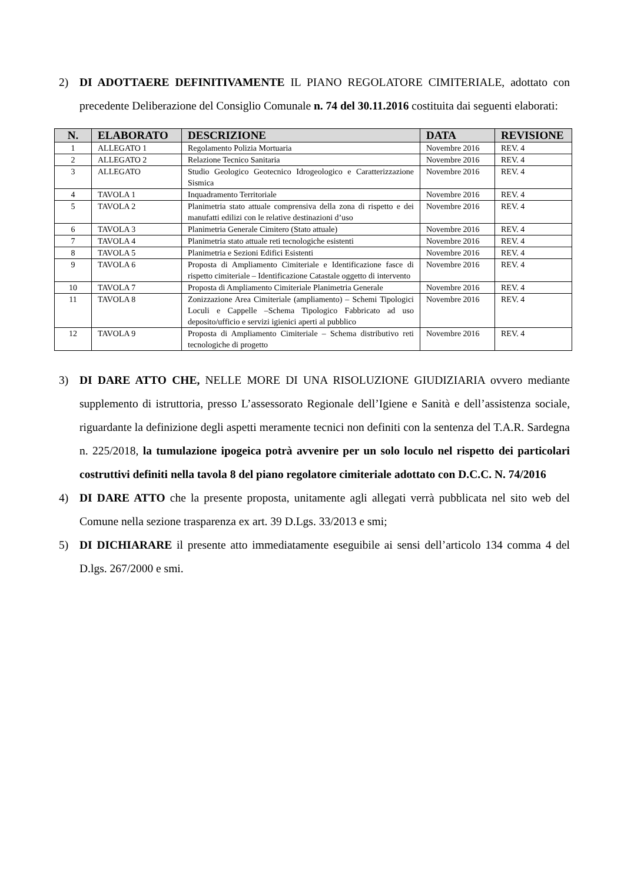2) DI ADOTTAERE DEFINITIVAMENTE IL PIANO REGOLATORE CIMITERIALE, adottato con precedente Deliberazione del Consiglio Comunale n. 74 del 30.11.2016 costituita dai seguenti elaborati:
| N. | ELABORATO | DESCRIZIONE | DATA | REVISIONE |
| --- | --- | --- | --- | --- |
| 1 | ALLEGATO 1 | Regolamento Polizia Mortuaria | Novembre 2016 | REV. 4 |
| 2 | ALLEGATO 2 | Relazione Tecnico Sanitaria | Novembre 2016 | REV. 4 |
| 3 | ALLEGATO | Studio Geologico Geotecnico Idrogeologico e Caratterizzazione Sismica | Novembre 2016 | REV. 4 |
| 4 | TAVOLA 1 | Inquadramento Territoriale | Novembre 2016 | REV. 4 |
| 5 | TAVOLA 2 | Planimetria stato attuale comprensiva della zona di rispetto e dei manufatti edilizi con le relative destinazioni d’uso | Novembre 2016 | REV. 4 |
| 6 | TAVOLA 3 | Planimetria Generale Cimitero (Stato attuale) | Novembre 2016 | REV. 4 |
| 7 | TAVOLA 4 | Planimetria stato attuale reti tecnologiche esistenti | Novembre 2016 | REV. 4 |
| 8 | TAVOLA 5 | Planimetria e Sezioni Edifici Esistenti | Novembre 2016 | REV. 4 |
| 9 | TAVOLA 6 | Proposta di Ampliamento Cimiteriale e Identificazione fasce di rispetto cimiteriale – Identificazione Catastale oggetto di intervento | Novembre 2016 | REV. 4 |
| 10 | TAVOLA 7 | Proposta di Ampliamento Cimiteriale Planimetria Generale | Novembre 2016 | REV. 4 |
| 11 | TAVOLA 8 | Zonizzazione Area Cimiteriale (ampliamento) – Schemi Tipologici Loculi e Cappelle –Schema Tipologico Fabbricato ad uso deposito/ufficio e servizi igienici aperti al pubblico | Novembre 2016 | REV. 4 |
| 12 | TAVOLA 9 | Proposta di Ampliamento Cimiteriale – Schema distributivo reti tecnologiche di progetto | Novembre 2016 | REV. 4 |
3) DI DARE ATTO CHE, NELLE MORE DI UNA RISOLUZIONE GIUDIZIARIA ovvero mediante supplemento di istruttoria, presso L’assessorato Regionale dell’Igiene e Sanità e dell’assistenza sociale, riguardante la definizione degli aspetti meramente tecnici non definiti con la sentenza del T.A.R. Sardegna n. 225/2018, la tumulazione ipogeica potrà avvenire per un solo loculo nel rispetto dei particolari costruttivi definiti nella tavola 8 del piano regolatore cimiteriale adottato con D.C.C. N. 74/2016
4) DI DARE ATTO che la presente proposta, unitamente agli allegati verrà pubblicata nel sito web del Comune nella sezione trasparenza ex art. 39 D.Lgs. 33/2013 e smi;
5) DI DICHIARARE il presente atto immediatamente eseguibile ai sensi dell’articolo 134 comma 4 del D.lgs. 267/2000 e smi.